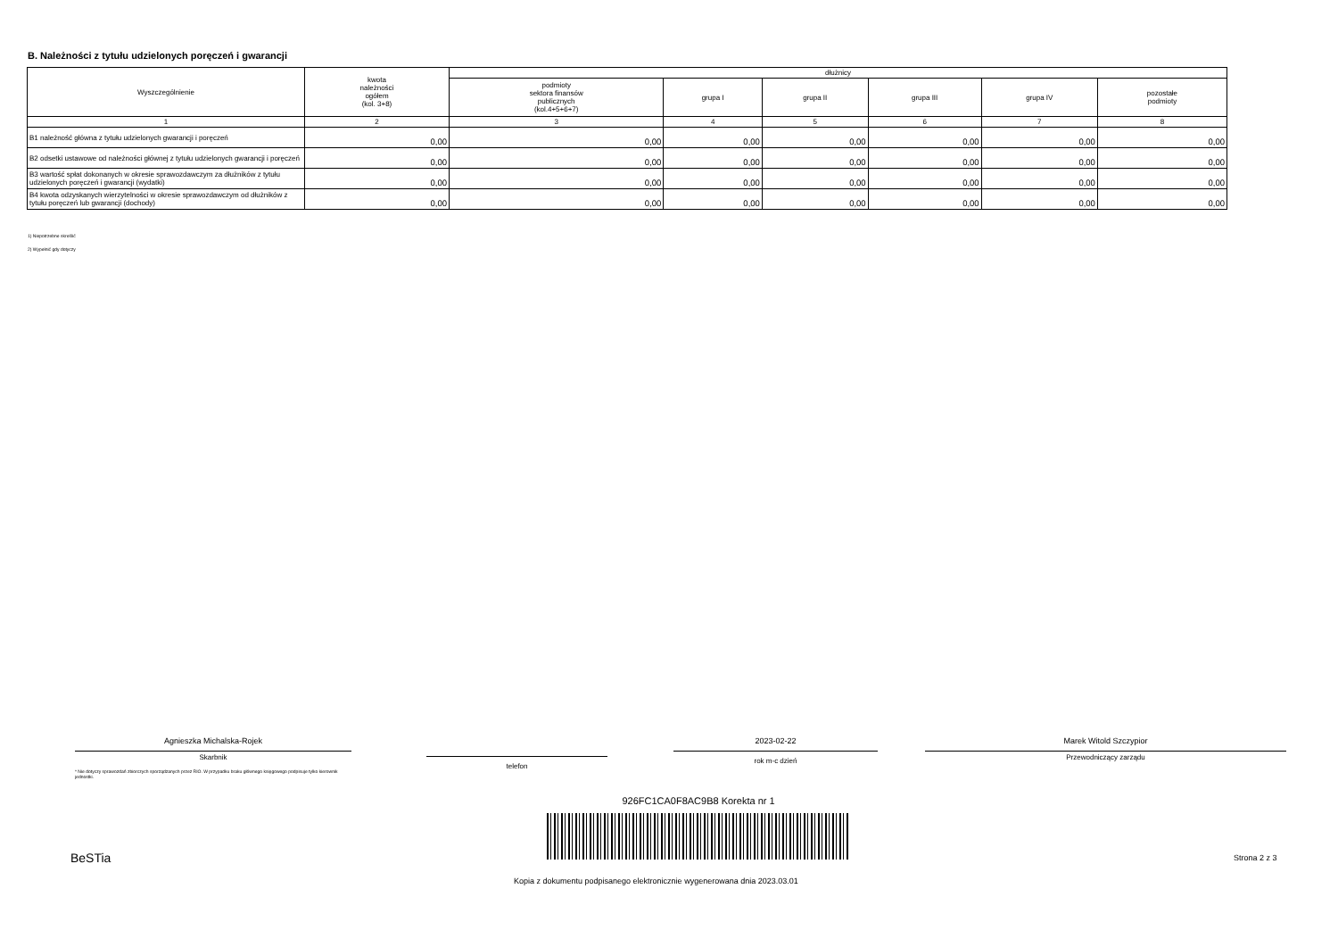B. Należności z tytułu udzielonych poręczeń i gwarancji
| Wyszczególnienie | kwota należności ogółem (kol. 3+8) | dłużnicy | | | | | |
| --- | --- | --- | --- | --- | --- | --- | --- |
| | | podmioty sektora finansów publicznych (kol.4+5+6+7) | grupa I | grupa II | grupa III | grupa IV | pozostałe podmioty |
| 1 | 2 | 3 | 4 | 5 | 6 | 7 | 8 |
| B1 należność główna z tytułu udzielonych gwarancji i poręczeń | 0,00 | 0,00 | 0,00 | 0,00 | 0,00 | 0,00 | 0,00 |
| B2 odsetki ustawowe od należności głównej z tytułu udzielonych gwarancji i poręczeń | 0,00 | 0,00 | 0,00 | 0,00 | 0,00 | 0,00 | 0,00 |
| B3 wartość spłat dokonanych w okresie sprawozdawczym za dłużników z tytułu udzielonych poręczeń i gwarancji (wydatki) | 0,00 | 0,00 | 0,00 | 0,00 | 0,00 | 0,00 | 0,00 |
| B4 kwota odzyskanych wierzytelności w okresie sprawozdawczym od dłużników z tytułu poręczeń lub gwarancji (dochody) | 0,00 | 0,00 | 0,00 | 0,00 | 0,00 | 0,00 | 0,00 |
1) Niepotrzebne skreślić
2) Wypełnić gdy dotyczy
Agnieszka Michalska-Rojek
Skarbnik
* Nie dotyczy sprawozdań zbiorczych sporządzanych przez RIO. W przypadku braku głównego księgowego podpisuje tylko kierownik jednostki.
telefon
2023-02-22
rok m-c dzień
Marek Witold Szczypior
Przewodniczący zarządu
926FC1CA0F8AC9B8 Korekta nr 1
BeSTia Strona 2 z 3
Kopia z dokumentu podpisanego elektronicznie wygenerowana dnia 2023.03.01